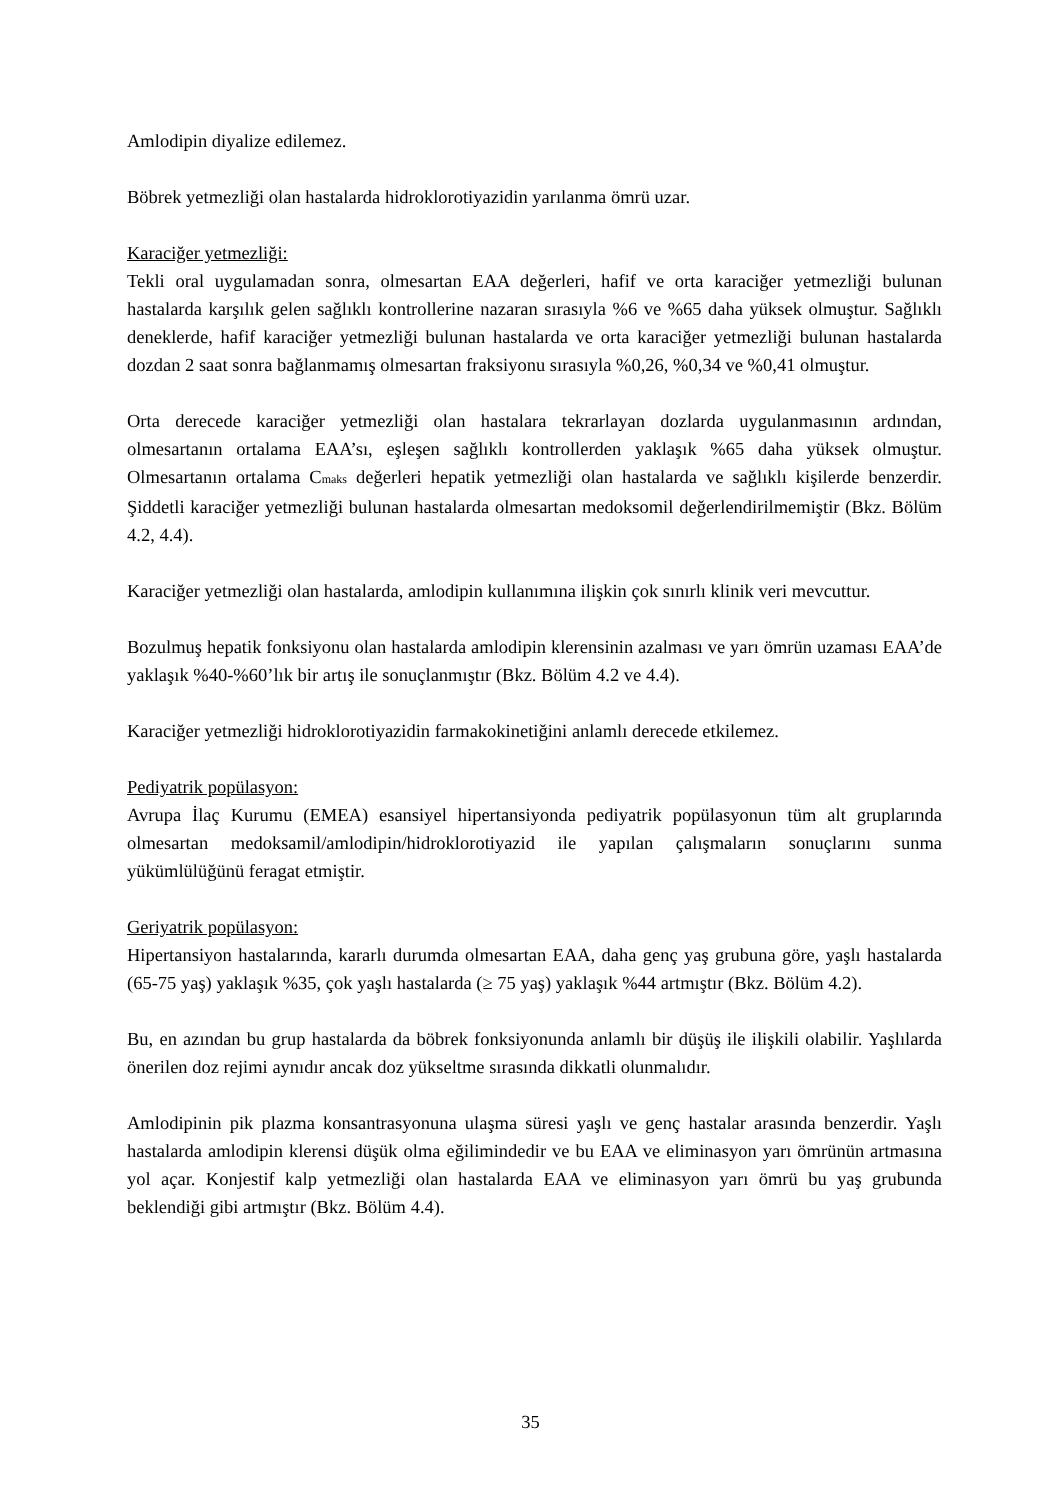Amlodipin diyalize edilemez.
Böbrek yetmezliği olan hastalarda hidroklorotiyazidin yarılanma ömrü uzar.
Karaciğer yetmezliği:
Tekli oral uygulamadan sonra, olmesartan EAA değerleri, hafif ve orta karaciğer yetmezliği bulunan hastalarda karşılık gelen sağlıklı kontrollerine nazaran sırasıyla %6 ve %65 daha yüksek olmuştur. Sağlıklı deneklerde, hafif karaciğer yetmezliği bulunan hastalarda ve orta karaciğer yetmezliği bulunan hastalarda dozdan 2 saat sonra bağlanmamış olmesartan fraksiyonu sırasıyla %0,26, %0,34 ve %0,41 olmuştur.
Orta derecede karaciğer yetmezliği olan hastalara tekrarlayan dozlarda uygulanmasının ardından, olmesartanın ortalama EAA’sı, eşleşen sağlıklı kontrollerden yaklaşık %65 daha yüksek olmuştur. Olmesartanın ortalama C<sub>maks</sub> değerleri hepatik yetmezliği olan hastalarda ve sağlıklı kişilerde benzerdir. Şiddetli karaciğer yetmezliği bulunan hastalarda olmesartan medoksomil değerlendirilmemiştir (Bkz. Bölüm 4.2, 4.4).
Karaciğer yetmezliği olan hastalarda, amlodipin kullanımına ilişkin çok sınırlı klinik veri mevcuttur.
Bozulmuş hepatik fonksiyonu olan hastalarda amlodipin klerensinin azalması ve yarı ömrün uzaması EAA’de yaklaşık %40-%60’lık bir artış ile sonuçlanmıştır (Bkz. Bölüm 4.2 ve 4.4).
Karaciğer yetmezliği hidroklorotiyazidin farmakokinetiğini anlamlı derecede etkilemez.
Pediyatrik popülasyon:
Avrupa İlaç Kurumu (EMEA) esansiyel hipertansiyonda pediyatrik popülasyonun tüm alt gruplarında olmesartan medoksamil/amlodipin/hidroklorotiyazid ile yapılan çalışmaların sonuçlarını sunma yükümlülüğünü feragat etmiştir.
Geriyatrik popülasyon:
Hipertansiyon hastalarında, kararlı durumda olmesartan EAA, daha genç yaş grubuna göre, yaşlı hastalarda (65-75 yaş) yaklaşık %35, çok yaşlı hastalarda (≥ 75 yaş) yaklaşık %44 artmıştır (Bkz. Bölüm 4.2).
Bu, en azından bu grup hastalarda da böbrek fonksiyonunda anlamlı bir düşüş ile ilişkili olabilir. Yaşlılarda önerilen doz rejimi aynıdır ancak doz yükseltme sırasında dikkatli olunmalıdır.
Amlodipinin pik plazma konsantrasyonuna ulaşma süresi yaşlı ve genç hastalar arasında benzerdir. Yaşlı hastalarda amlodipin klerensi düşük olma eğilimindedir ve bu EAA ve eliminasyon yarı ömrünün artmasına yol açar. Konjestif kalp yetmezliği olan hastalarda EAA ve eliminasyon yarı ömrü bu yaş grubunda beklendiği gibi artmıştır (Bkz. Bölüm 4.4).
35